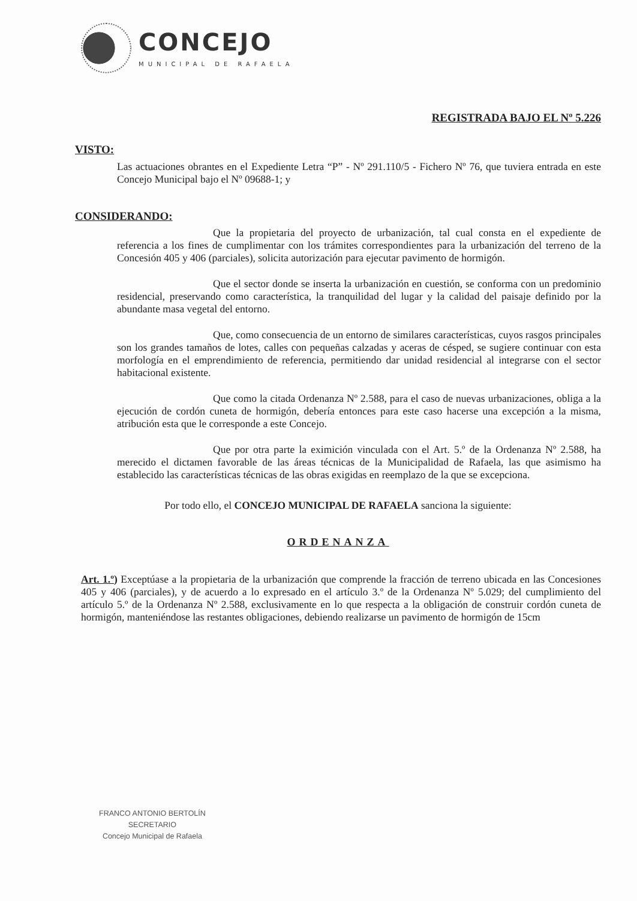CONCEJO
MUNICIPAL DE RAFAELA
REGISTRADA BAJO EL Nº 5.226
VISTO:
Las actuaciones obrantes en el Expediente Letra “P” - Nº 291.110/5 - Fichero Nº 76, que tuviera entrada en este Concejo Municipal bajo el Nº 09688-1; y
CONSIDERANDO:
Que la propietaria del proyecto de urbanización, tal cual consta en el expediente de referencia a los fines de cumplimentar con los trámites correspondientes para la urbanización del terreno de la Concesión 405 y 406 (parciales), solicita autorización para ejecutar pavimento de hormigón.
Que el sector donde se inserta la urbanización en cuestión, se conforma con un predominio residencial, preservando como característica, la tranquilidad del lugar y la calidad del paisaje definido por la abundante masa vegetal del entorno.
Que, como consecuencia de un entorno de similares características, cuyos rasgos principales son los grandes tamaños de lotes, calles con pequeñas calzadas y aceras de césped, se sugiere continuar con esta morfología en el emprendimiento de referencia, permitiendo dar unidad residencial al integrarse con el sector habitacional existente.
Que como la citada Ordenanza Nº 2.588, para el caso de nuevas urbanizaciones, obliga a la ejecución de cordón cuneta de hormigón, debería entonces para este caso hacerse una excepción a la misma, atribución esta que le corresponde a este Concejo.
Que por otra parte la eximición vinculada con el Art. 5.º de la Ordenanza Nº 2.588, ha merecido el dictamen favorable de las áreas técnicas de la Municipalidad de Rafaela, las que asimismo ha establecido las características técnicas de las obras exigidas en reemplazo de la que se excepciona.
Por todo ello, el CONCEJO MUNICIPAL DE RAFAELA sanciona la siguiente:
ORDENANZA
Art. 1.º) Exceptúase a la propietaria de la urbanización que comprende la fracción de terreno ubicada en las Concesiones 405 y 406 (parciales), y de acuerdo a lo expresado en el artículo 3.º de la Ordenanza Nº 5.029; del cumplimiento del artículo 5.º de la Ordenanza Nº 2.588, exclusivamente en lo que respecta a la obligación de construir cordón cuneta de hormigón, manteniéndose las restantes obligaciones, debiendo realizarse un pavimento de hormigón de 15cm
FRANCO ANTONIO BERTOLÍN
SECRETARIO
Concejo Municipal de Rafaela